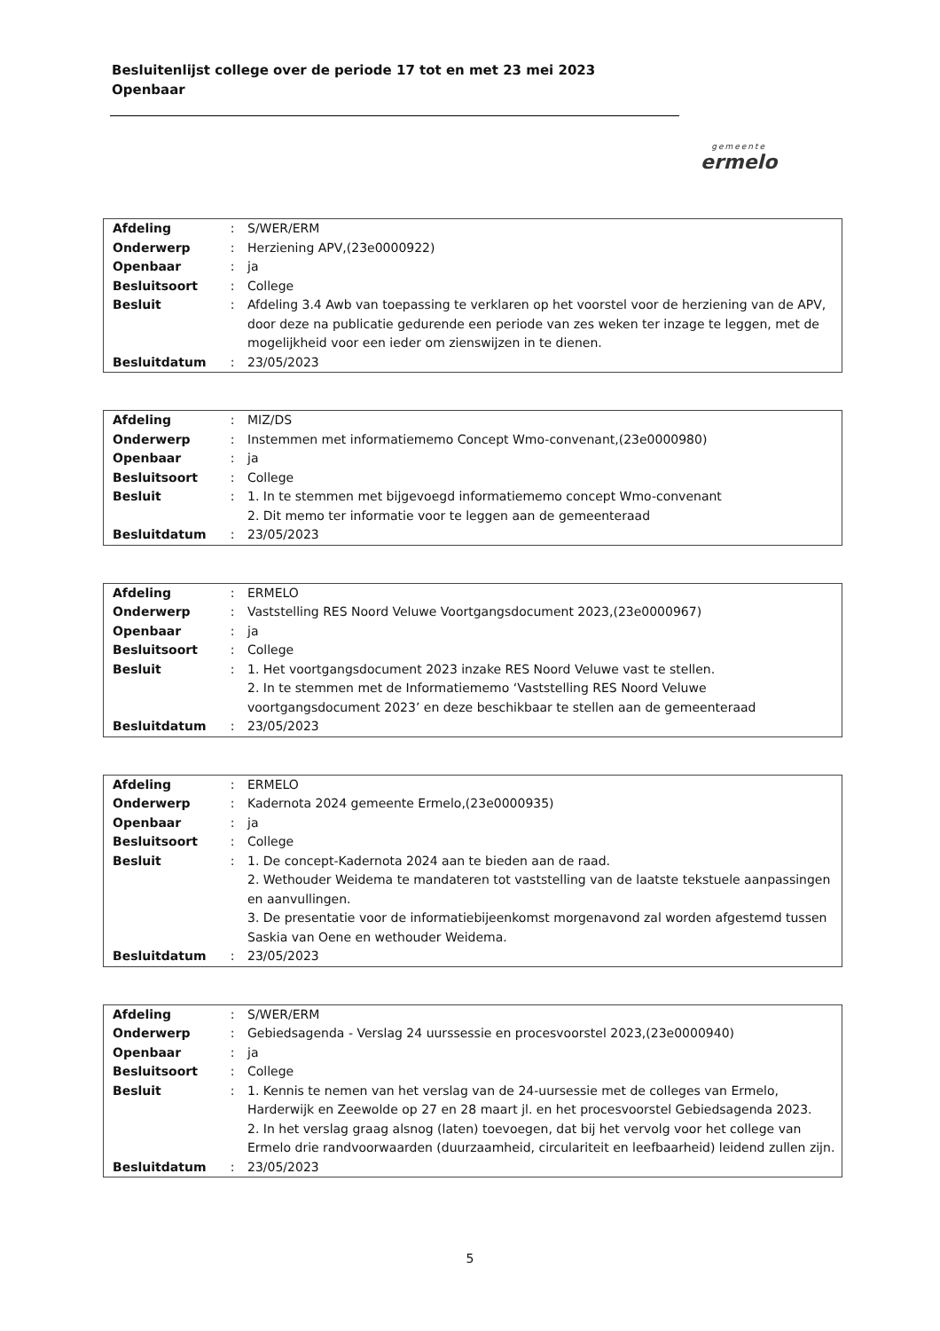Besluitenlijst college over de periode 17 tot en met 23 mei 2023
Openbaar
gemeente
ermelo
| Afdeling | : | S/WER/ERM |
| Onderwerp | : | Herziening APV,(23e0000922) |
| Openbaar | : | ja |
| Besluitsoort | : | College |
| Besluit | : | Afdeling 3.4 Awb van toepassing te verklaren op het voorstel voor de herziening van de APV, door deze na publicatie gedurende een periode van zes weken ter inzage te leggen, met de mogelijkheid voor een ieder om zienswijzen in te dienen. |
| Besluitdatum | : | 23/05/2023 |
| Afdeling | : | MIZ/DS |
| Onderwerp | : | Instemmen met informatiememo Concept Wmo-convenant,(23e0000980) |
| Openbaar | : | ja |
| Besluitsoort | : | College |
| Besluit | : | 1. In te stemmen met bijgevoegd informatiememo concept Wmo-convenant 2. Dit memo ter informatie voor te leggen aan de gemeenteraad |
| Besluitdatum | : | 23/05/2023 |
| Afdeling | : | ERMELO |
| Onderwerp | : | Vaststelling RES Noord Veluwe Voortgangsdocument 2023,(23e0000967) |
| Openbaar | : | ja |
| Besluitsoort | : | College |
| Besluit | : | 1. Het voortgangsdocument 2023 inzake RES Noord Veluwe vast te stellen. 2. In te stemmen met de Informatiememo ‘Vaststelling RES Noord Veluwe voortgangsdocument 2023’ en deze beschikbaar te stellen aan de gemeenteraad |
| Besluitdatum | : | 23/05/2023 |
| Afdeling | : | ERMELO |
| Onderwerp | : | Kadernota 2024 gemeente Ermelo,(23e0000935) |
| Openbaar | : | ja |
| Besluitsoort | : | College |
| Besluit | : | 1. De concept-Kadernota 2024 aan te bieden aan de raad. 2. Wethouder Weidema te mandateren tot vaststelling van de laatste tekstuele aanpassingen en aanvullingen. 3. De presentatie voor de informatiebijeenkomst morgenavond zal worden afgestemd tussen Saskia van Oene en wethouder Weidema. |
| Besluitdatum | : | 23/05/2023 |
| Afdeling | : | S/WER/ERM |
| Onderwerp | : | Gebiedsagenda - Verslag 24 uurssessie en procesvoorstel 2023,(23e0000940) |
| Openbaar | : | ja |
| Besluitsoort | : | College |
| Besluit | : | 1. Kennis te nemen van het verslag van de 24-uursessie met de colleges van Ermelo, Harderwijk en Zeewolde op 27 en 28 maart jl. en het procesvoorstel Gebiedsagenda 2023. 2. In het verslag graag alsnog (laten) toevoegen, dat bij het vervolg voor het college van Ermelo drie randvoorwaarden (duurzaamheid, circulariteit en leefbaarheid) leidend zullen zijn. |
| Besluitdatum | : | 23/05/2023 |
5